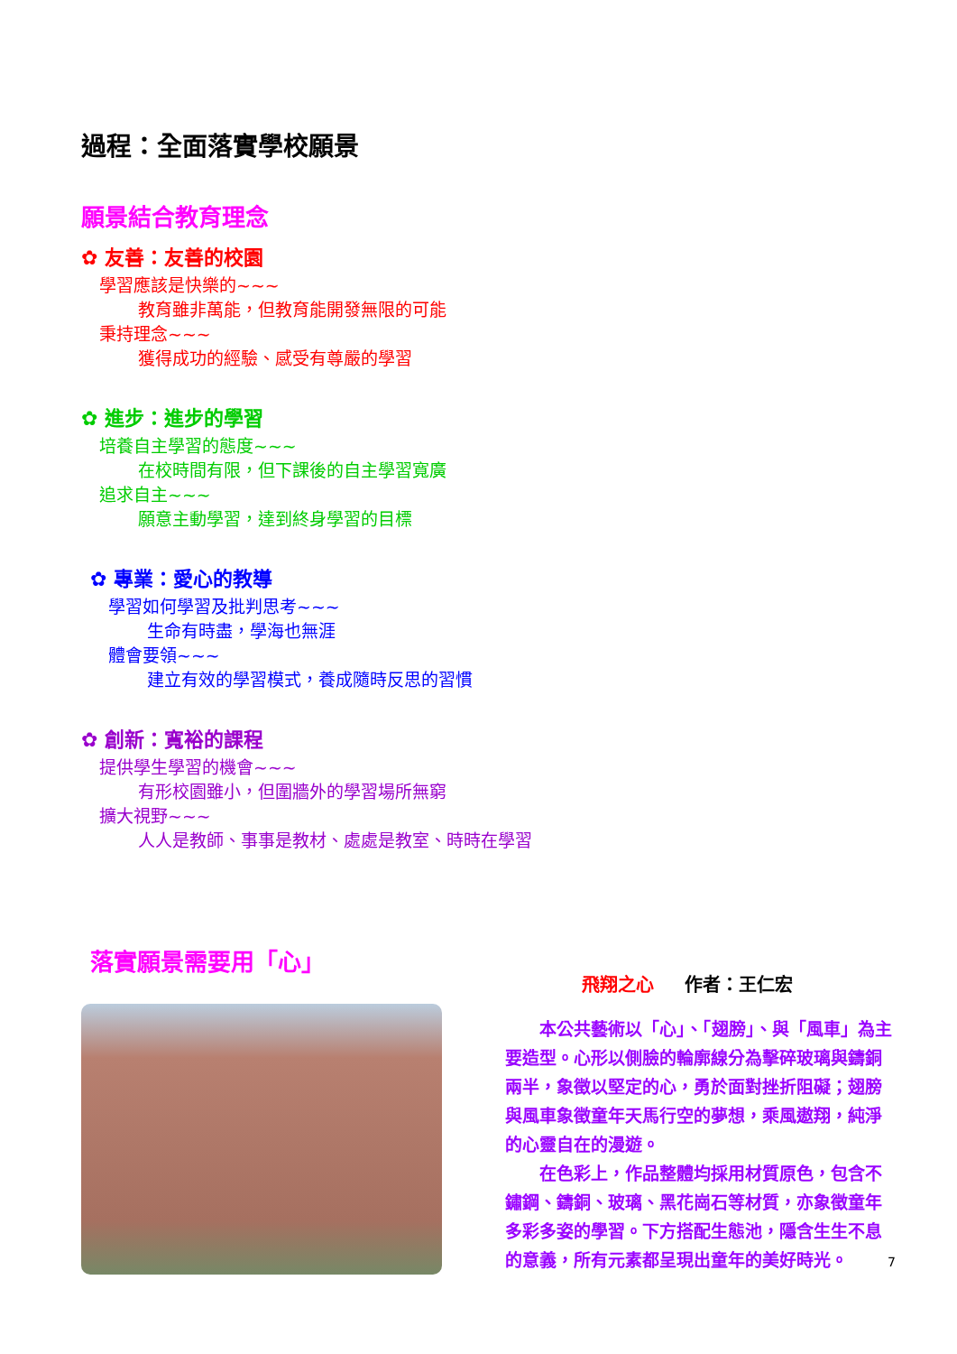過程：全面落實學校願景
願景結合教育理念
✿ 友善：友善的校園
學習應該是快樂的~~~
教育雖非萬能，但教育能開發無限的可能
秉持理念~~~
獲得成功的經驗、感受有尊嚴的學習
✿ 進步：進步的學習
培養自主學習的態度~~~
在校時間有限，但下課後的自主學習寬廣
追求自主~~~
願意主動學習，達到終身學習的目標
✿ 專業：愛心的教導
學習如何學習及批判思考~~~
生命有時盡，學海也無涯
體會要領~~~
建立有效的學習模式，養成隨時反思的習慣
✿ 創新：寬裕的課程
提供學生學習的機會~~~
有形校園雖小，但圍牆外的學習場所無窮
擴大視野~~~
人人是教師、事事是教材、處處是教室、時時在學習
落實願景需要用「心」
飛翔之心 　 作者：王仁宏
　　本公共藝術以「心」、「翅膀」、與「風車」為主要造型。心形以側臉的輪廓線分為擊碎玻璃與鑄銅兩半，象徵以堅定的心，勇於面對挫折阻礙；翅膀與風車象徵童年天馬行空的夢想，乘風遨翔，純淨的心靈自在的漫遊。
　　在色彩上，作品整體均採用材質原色，包含不鏽鋼、鑄銅、玻璃、黑花崗石等材質，亦象徵童年多彩多姿的學習。下方搭配生態池，隱含生生不息的意義，所有元素都呈現出童年的美好時光。
7